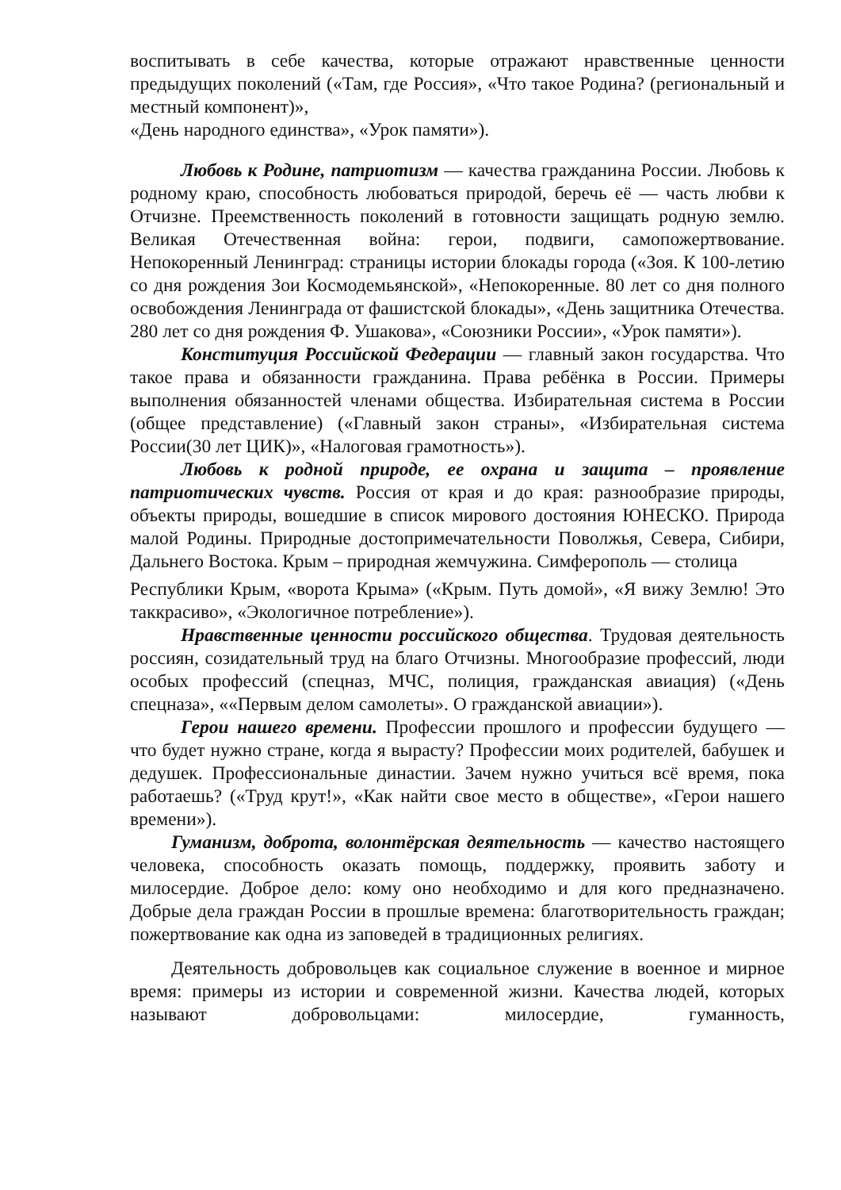воспитывать в себе качества, которые отражают нравственные ценности предыдущих поколений («Там, где Россия», «Что такое Родина? (региональный и местный компонент)»,
«День народного единства», «Урок памяти»).
Любовь к Родине, патриотизм — качества гражданина России. Любовь к родному краю, способность любоваться природой, беречь её — часть любви к Отчизне. Преемственность поколений в готовности защищать родную землю. Великая Отечественная война: герои, подвиги, самопожертвование. Непокоренный Ленинград: страницы истории блокады города («Зоя. К 100-летию со дня рождения Зои Космодемьянской», «Непокоренные. 80 лет со дня полного освобождения Ленинграда от фашистской блокады», «День защитника Отечества. 280 лет со дня рождения Ф. Ушакова», «Союзники России», «Урок памяти»).
Конституция Российской Федерации — главный закон государства. Что такое права и обязанности гражданина. Права ребёнка в России. Примеры выполнения обязанностей членами общества. Избирательная система в России (общее представление) («Главный закон страны», «Избирательная система России(30 лет ЦИК)», «Налоговая грамотность»).
Любовь к родной природе, ее охрана и защита – проявление патриотических чувств. Россия от края и до края: разнообразие природы, объекты природы, вошедшие в список мирового достояния ЮНЕСКО. Природа малой Родины. Природные достопримечательности Поволжья, Севера, Сибири, Дальнего Востока. Крым – природная жемчужина. Симферополь — столица
Республики Крым, «ворота Крыма» («Крым. Путь домой», «Я вижу Землю! Это таккрасиво», «Экологичное потребление»).
Нравственные ценности российского общества. Трудовая деятельность россиян, созидательный труд на благо Отчизны. Многообразие профессий, люди особых профессий (спецназ, МЧС, полиция, гражданская авиация) («День спецназа», ««Первым делом самолеты». О гражданской авиации»).
Герои нашего времени. Профессии прошлого и профессии будущего — что будет нужно стране, когда я вырасту? Профессии моих родителей, бабушек и дедушек. Профессиональные династии. Зачем нужно учиться всё время, пока работаешь? («Труд крут!», «Как найти свое место в обществе», «Герои нашего времени»).
Гуманизм, доброта, волонтёрская деятельность — качество настоящего человека, способность оказать помощь, поддержку, проявить заботу и милосердие. Доброе дело: кому оно необходимо и для кого предназначено. Добрые дела граждан России в прошлые времена: благотворительность граждан; пожертвование как одна из заповедей в традиционных религиях.
Деятельность добровольцев как социальное служение в военное и мирное время: примеры из истории и современной жизни. Качества людей, которых называют добровольцами: милосердие, гуманность,